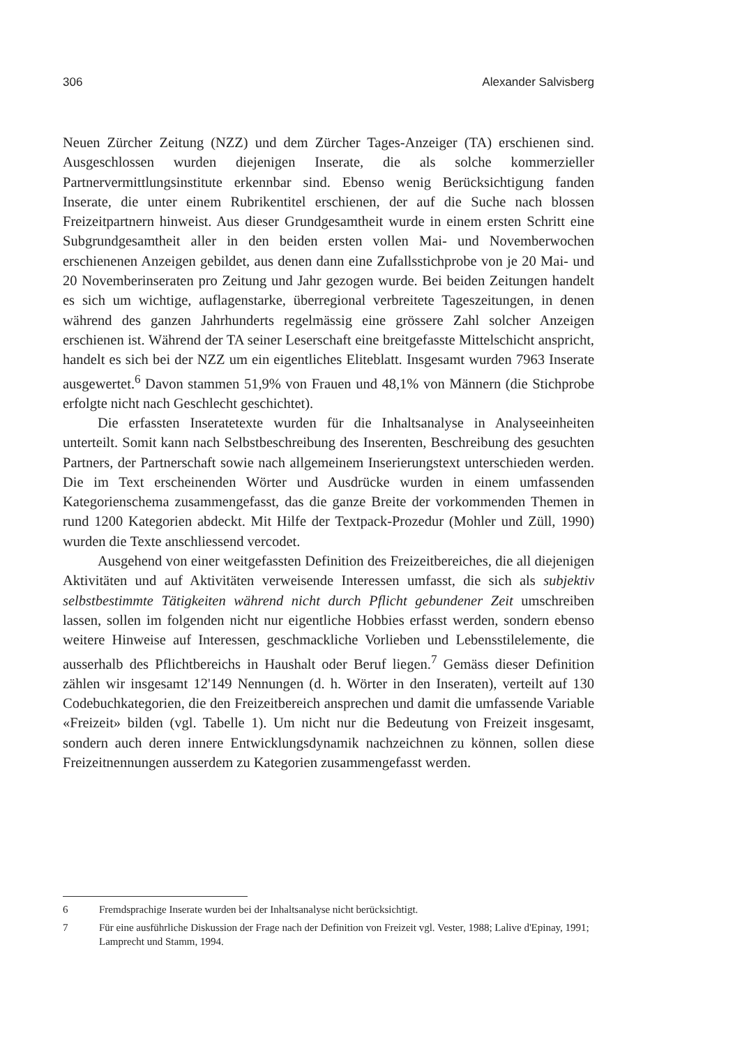306 Alexander Salvisberg
Neuen Zürcher Zeitung (NZZ) und dem Zürcher Tages-Anzeiger (TA) erschienen sind. Ausgeschlossen wurden diejenigen Inserate, die als solche kommerzieller Partnervermittlungsinstitute erkennbar sind. Ebenso wenig Berücksichtigung fanden Inserate, die unter einem Rubrikentitel erschienen, der auf die Suche nach blossen Freizeitpartnern hinweist. Aus dieser Grundgesamtheit wurde in einem ersten Schritt eine Subgrundgesamtheit aller in den beiden ersten vollen Mai- und Novemberwochen erschienenen Anzeigen gebildet, aus denen dann eine Zufallsstichprobe von je 20 Mai- und 20 Novemberinseraten pro Zeitung und Jahr gezogen wurde. Bei beiden Zeitungen handelt es sich um wichtige, auflagenstarke, überregional verbreitete Tageszeitungen, in denen während des ganzen Jahrhunderts regelmässig eine grössere Zahl solcher Anzeigen erschienen ist. Während der TA seiner Leserschaft eine breitgefasste Mittelschicht anspricht, handelt es sich bei der NZZ um ein eigentliches Eliteblatt. Insgesamt wurden 7963 Inserate ausgewertet.<sup>6</sup> Davon stammen 51,9% von Frauen und 48,1% von Männern (die Stichprobe erfolgte nicht nach Geschlecht geschichtet).
Die erfassten Inseratetexte wurden für die Inhaltsanalyse in Analyseeinheiten unterteilt. Somit kann nach Selbstbeschreibung des Inserenten, Beschreibung des gesuchten Partners, der Partnerschaft sowie nach allgemeinem Inserierungstext unterschieden werden. Die im Text erscheinenden Wörter und Ausdrücke wurden in einem umfassenden Kategorienschema zusammengefasst, das die ganze Breite der vorkommenden Themen in rund 1200 Kategorien abdeckt. Mit Hilfe der Textpack-Prozedur (Mohler und Züll, 1990) wurden die Texte anschliessend vercodet.
Ausgehend von einer weitgefassten Definition des Freizeitbereiches, die all diejenigen Aktivitäten und auf Aktivitäten verweisende Interessen umfasst, die sich als subjektiv selbstbestimmte Tätigkeiten während nicht durch Pflicht gebundener Zeit umschreiben lassen, sollen im folgenden nicht nur eigentliche Hobbies erfasst werden, sondern ebenso weitere Hinweise auf Interessen, geschmackliche Vorlieben und Lebensstilelemente, die ausserhalb des Pflichtbereichs in Haushalt oder Beruf liegen.<sup>7</sup> Gemäss dieser Definition zählen wir insgesamt 12'149 Nennungen (d. h. Wörter in den Inseraten), verteilt auf 130 Codebuchkategorien, die den Freizeitbereich ansprechen und damit die umfassende Variable «Freizeit» bilden (vgl. Tabelle 1). Um nicht nur die Bedeutung von Freizeit insgesamt, sondern auch deren innere Entwicklungsdynamik nachzeichnen zu können, sollen diese Freizeitnennungen ausserdem zu Kategorien zusammengefasst werden.
6 Fremdsprachige Inserate wurden bei der Inhaltsanalyse nicht berücksichtigt.
7 Für eine ausführliche Diskussion der Frage nach der Definition von Freizeit vgl. Vester, 1988; Lalive d'Epinay, 1991; Lamprecht und Stamm, 1994.